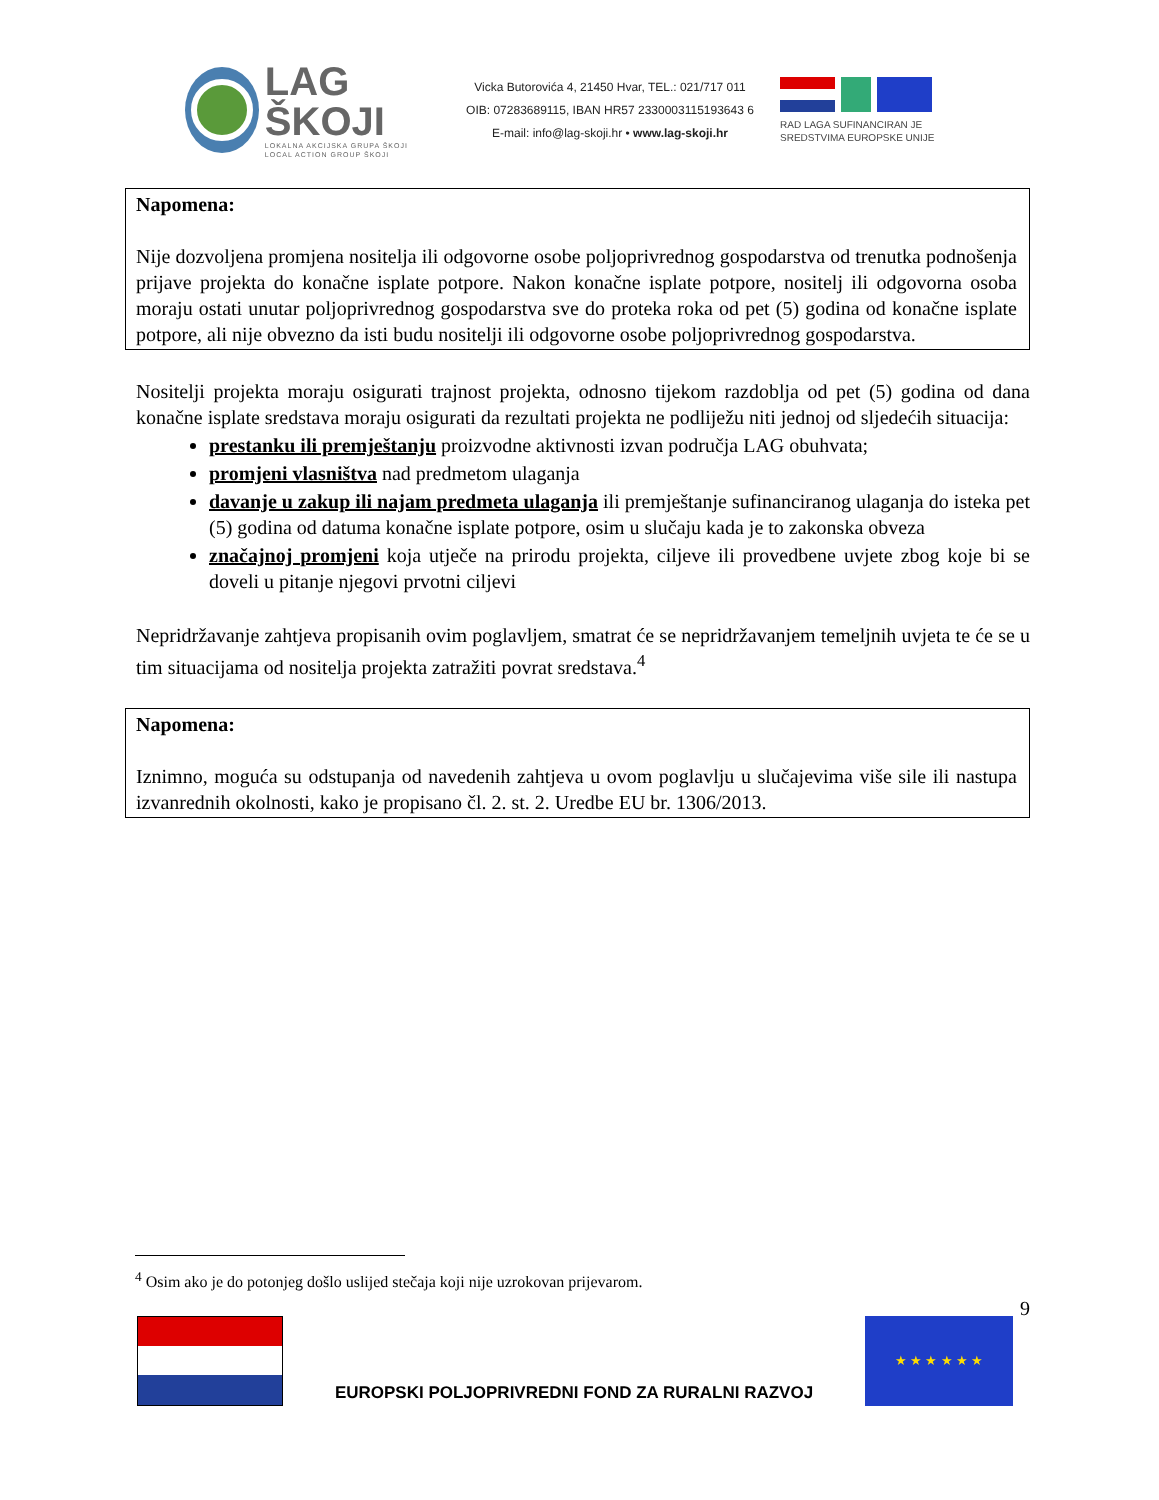LAG ŠKOJI
LOKALNA AKCIJSKA GRUPA ŠKOJI
LOCAL ACTION GROUP ŠKOJI
Vicka Butorovića 4, 21450 Hvar, TEL.: 021/717 011
OIB: 07283689115, IBAN HR57 2330003115193643 6
E-mail: info@lag-skoji.hr • www.lag-skoji.hr
RAD LAGA SUFINANCIRAN JE
SREDSTVIMA EUROPSKE UNIJE
Napomena:
Nije dozvoljena promjena nositelja ili odgovorne osobe poljoprivrednog gospodarstva od trenutka podnošenja prijave projekta do konačne isplate potpore. Nakon konačne isplate potpore, nositelj ili odgovorna osoba moraju ostati unutar poljoprivrednog gospodarstva sve do proteka roka od pet (5) godina od konačne isplate potpore, ali nije obvezno da isti budu nositelji ili odgovorne osobe poljoprivrednog gospodarstva.
Nositelji projekta moraju osigurati trajnost projekta, odnosno tijekom razdoblja od pet (5) godina od dana konačne isplate sredstava moraju osigurati da rezultati projekta ne podliježu niti jednoj od sljedećih situacija:
prestanku ili premještanju proizvodne aktivnosti izvan područja LAG obuhvata;
promjeni vlasništva nad predmetom ulaganja
davanje u zakup ili najam predmeta ulaganja ili premještanje sufinanciranog ulaganja do isteka pet (5) godina od datuma konačne isplate potpore, osim u slučaju kada je to zakonska obveza
značajnoj promjeni koja utječe na prirodu projekta, ciljeve ili provedbene uvjete zbog koje bi se doveli u pitanje njegovi prvotni ciljevi
Nepridržavanje zahtjeva propisanih ovim poglavljem, smatrat će se nepridržavanjem temeljnih uvjeta te će se u tim situacijama od nositelja projekta zatražiti povrat sredstava.<sup>4</sup>
Napomena:
Iznimno, moguća su odstupanja od navedenih zahtjeva u ovom poglavlju u slučajevima više sile ili nastupa izvanrednih okolnosti, kako je propisano čl. 2. st. 2. Uredbe EU br. 1306/2013.
<sup>4</sup> Osim ako je do potonjeg došlo uslijed stečaja koji nije uzrokovan prijevarom.
9
EUROPSKI POLJOPRIVREDNI FOND ZA RURALNI RAZVOJ
★ ★ ★ ★ ★ ★